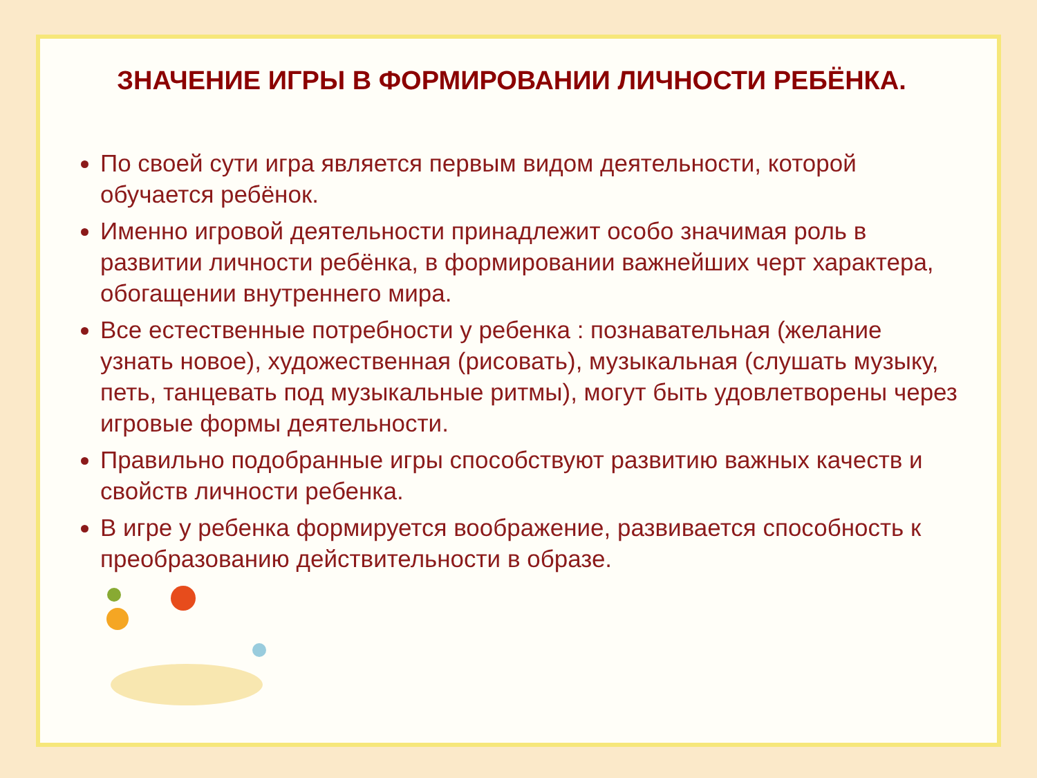ЗНАЧЕНИЕ ИГРЫ В ФОРМИРОВАНИИ ЛИЧНОСТИ РЕБЁНКА.
По своей сути игра является первым видом деятельности, которой обучается ребёнок.
Именно игровой деятельности принадлежит особо значимая роль в развитии личности ребёнка, в формировании важнейших черт характера, обогащении внутреннего мира.
Все естественные потребности у ребенка : познавательная (желание узнать новое), художественная (рисовать), музыкальная (слушать музыку, петь, танцевать под музыкальные ритмы), могут быть удовлетворены через игровые формы деятельности.
Правильно подобранные игры способствуют развитию важных качеств и свойств личности ребенка.
В игре у ребенка формируется воображение, развивается способность к преобразованию действительности в образе.